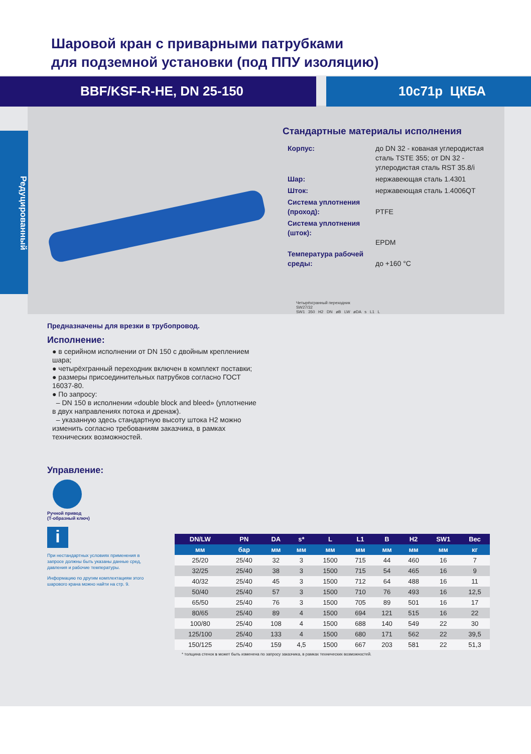Шаровой кран с приварными патрубками
для подземной установки (под ППУ изоляцию)
BBF/KSF-R-HE, DN 25-150 10с71р ЦКБА
Редуцированный
Стандартные материалы исполнения
| Корпус: | до DN 32 - кованая углеродистая сталь TSTE 355; от DN 32 - углеродистая сталь RST 35.8/i |
| Шар: | нержавеющая сталь 1.4301 |
| Шток: | нержавеющая сталь 1.4006QT |
| Система уплотнения (проход): | PTFE |
| Система уплотнения (шток): | EPDM |
| Температура рабочей среды: | до +160 °C |
Четырёхгранный переходник
SW27/32
SW1 350 H2 DN øB LW øDA s L1 L
Предназначены для врезки в трубопровод.
Исполнение:
● в серийном исполнении от DN 150 с двойным креплением шара;
● четырёхгранный переходник включен в комплект поставки;
● размеры присоединительных патрубков согласно ГОСТ 16037-80.
● По запросу:
– DN 150 в исполнении «double block and bleed» (уплотнение в двух направлениях потока и дренаж).
– указанную здесь стандартную высоту штока H2 можно изменить согласно требованиям заказчика, в рамках технических возможностей.
Управление:
Ручной привод
(Т-образный ключ)
i
При нестандартных условиях применения в запросе должны быть указаны данные сред, давления и рабочие температуры.
Информацию по другим комплектациям этого шарового крана можно найти на стр. 9.
| DN/LW | PN | DA | s* | L | L1 | B | H2 | SW1 | Вес |
| --- | --- | --- | --- | --- | --- | --- | --- | --- | --- |
| мм | бар | мм | мм | мм | мм | мм | мм | мм | кг |
| 25/20 | 25/40 | 32 | 3 | 1500 | 715 | 44 | 460 | 16 | 7 |
| 32/25 | 25/40 | 38 | 3 | 1500 | 715 | 54 | 465 | 16 | 9 |
| 40/32 | 25/40 | 45 | 3 | 1500 | 712 | 64 | 488 | 16 | 11 |
| 50/40 | 25/40 | 57 | 3 | 1500 | 710 | 76 | 493 | 16 | 12,5 |
| 65/50 | 25/40 | 76 | 3 | 1500 | 705 | 89 | 501 | 16 | 17 |
| 80/65 | 25/40 | 89 | 4 | 1500 | 694 | 121 | 515 | 16 | 22 |
| 100/80 | 25/40 | 108 | 4 | 1500 | 688 | 140 | 549 | 22 | 30 |
| 125/100 | 25/40 | 133 | 4 | 1500 | 680 | 171 | 562 | 22 | 39,5 |
| 150/125 | 25/40 | 159 | 4,5 | 1500 | 667 | 203 | 581 | 22 | 51,3 |
* толщина стенок s может быть изменена по запросу заказчика, в рамках технических возможностей.